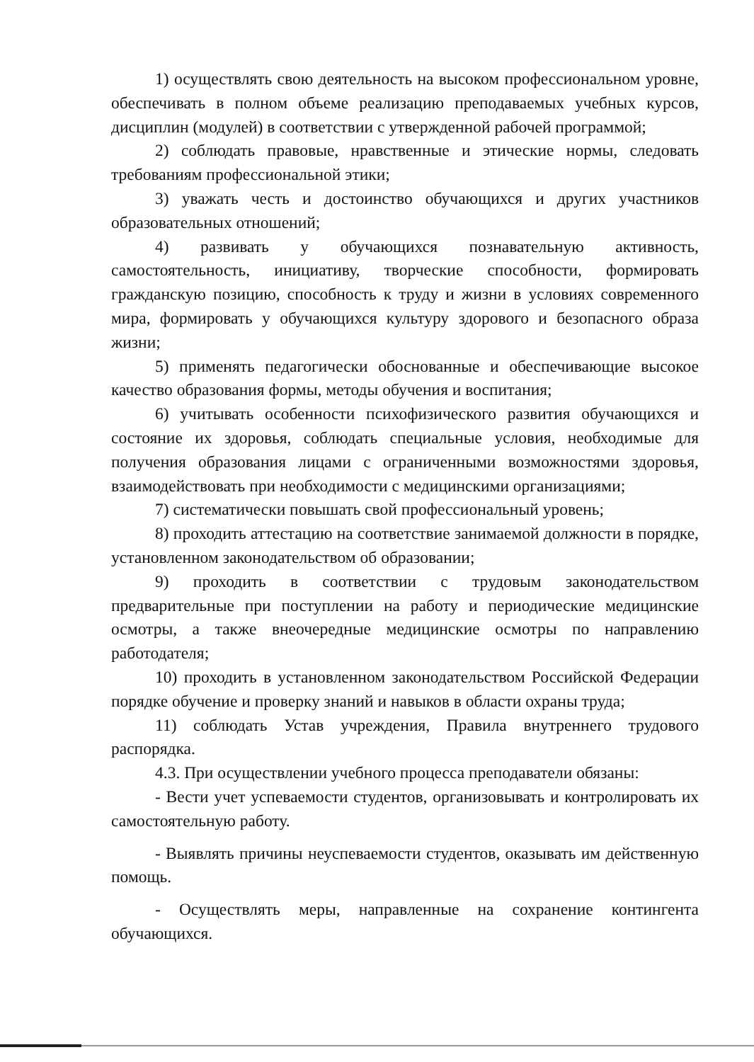1) осуществлять свою деятельность на высоком профессиональном уровне, обеспечивать в полном объеме реализацию преподаваемых учебных курсов, дисциплин (модулей) в соответствии с утвержденной рабочей программой;
2) соблюдать правовые, нравственные и этические нормы, следовать требованиям профессиональной этики;
3) уважать честь и достоинство обучающихся и других участников образовательных отношений;
4) развивать у обучающихся познавательную активность, самостоятельность, инициативу, творческие способности, формировать гражданскую позицию, способность к труду и жизни в условиях современного мира, формировать у обучающихся культуру здорового и безопасного образа жизни;
5) применять педагогически обоснованные и обеспечивающие высокое качество образования формы, методы обучения и воспитания;
6) учитывать особенности психофизического развития обучающихся и состояние их здоровья, соблюдать специальные условия, необходимые для получения образования лицами с ограниченными возможностями здоровья, взаимодействовать при необходимости с медицинскими организациями;
7) систематически повышать свой профессиональный уровень;
8) проходить аттестацию на соответствие занимаемой должности в порядке, установленном законодательством об образовании;
9) проходить в соответствии с трудовым законодательством предварительные при поступлении на работу и периодические медицинские осмотры, а также внеочередные медицинские осмотры по направлению работодателя;
10) проходить в установленном законодательством Российской Федерации порядке обучение и проверку знаний и навыков в области охраны труда;
11) соблюдать Устав учреждения, Правила внутреннего трудового распорядка.
4.3. При осуществлении учебного процесса преподаватели обязаны:
- Вести учет успеваемости студентов, организовывать и контролировать их самостоятельную работу.
- Выявлять причины неуспеваемости студентов, оказывать им действенную помощь.
- Осуществлять меры, направленные на сохранение контингента обучающихся.